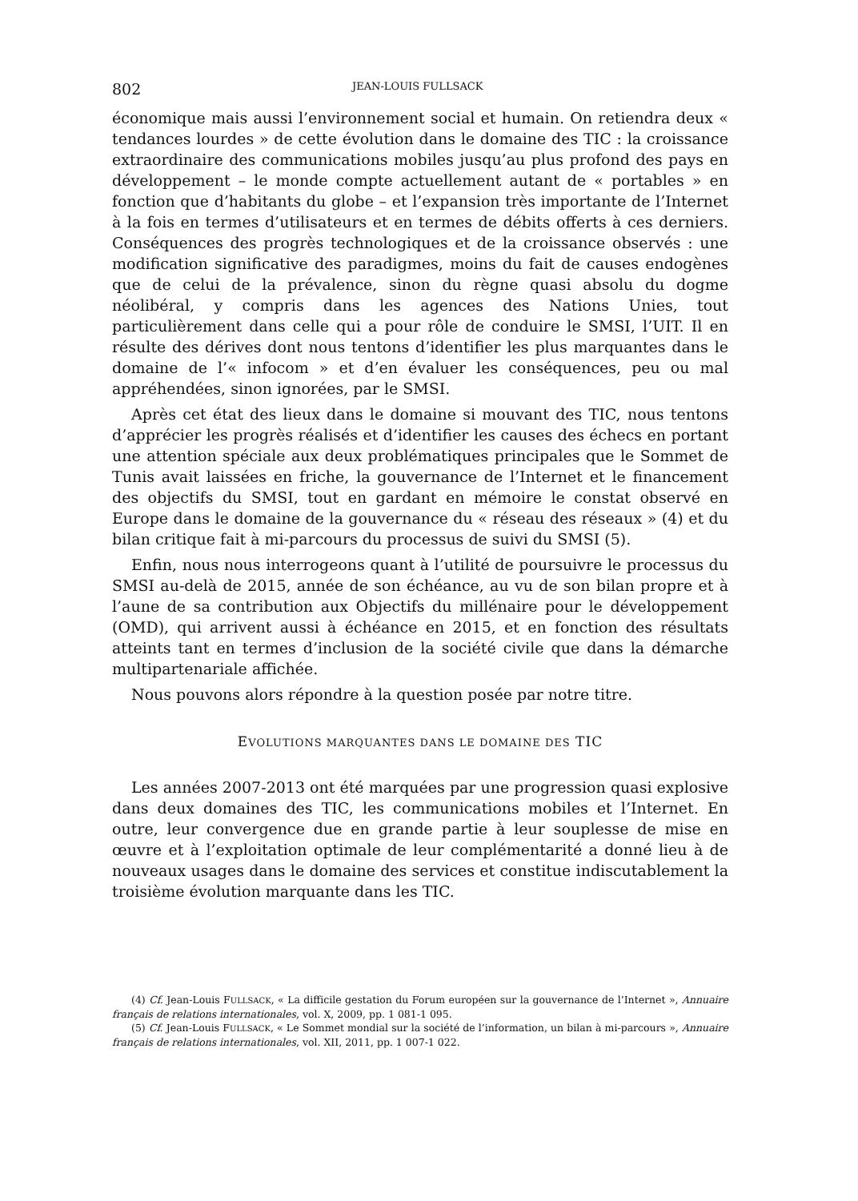802 JEAN-LOUIS FULLSACK
économique mais aussi l’environnement social et humain. On retiendra deux « tendances lourdes » de cette évolution dans le domaine des TIC : la croissance extraordinaire des communications mobiles jusqu’au plus profond des pays en développement – le monde compte actuellement autant de « portables » en fonction que d’habitants du globe – et l’expansion très importante de l’Internet à la fois en termes d’utilisateurs et en termes de débits offerts à ces derniers. Conséquences des progrès technologiques et de la croissance observés : une modification significative des paradigmes, moins du fait de causes endogènes que de celui de la prévalence, sinon du règne quasi absolu du dogme néolibéral, y compris dans les agences des Nations Unies, tout particulièrement dans celle qui a pour rôle de conduire le SMSI, l’UIT. Il en résulte des dérives dont nous tentons d’identifier les plus marquantes dans le domaine de l’« infocom » et d’en évaluer les conséquences, peu ou mal appréhendées, sinon ignorées, par le SMSI.
Après cet état des lieux dans le domaine si mouvant des TIC, nous tentons d’apprécier les progrès réalisés et d’identifier les causes des échecs en portant une attention spéciale aux deux problématiques principales que le Sommet de Tunis avait laissées en friche, la gouvernance de l’Internet et le financement des objectifs du SMSI, tout en gardant en mémoire le constat observé en Europe dans le domaine de la gouvernance du « réseau des réseaux » (4) et du bilan critique fait à mi-parcours du processus de suivi du SMSI (5).
Enfin, nous nous interrogeons quant à l’utilité de poursuivre le processus du SMSI au-delà de 2015, année de son échéance, au vu de son bilan propre et à l’aune de sa contribution aux Objectifs du millénaire pour le développement (OMD), qui arrivent aussi à échéance en 2015, et en fonction des résultats atteints tant en termes d’inclusion de la société civile que dans la démarche multipartenariale affichée.
Nous pouvons alors répondre à la question posée par notre titre.
EVOLUTIONS MARQUANTES DANS LE DOMAINE DES TIC
Les années 2007-2013 ont été marquées par une progression quasi explosive dans deux domaines des TIC, les communications mobiles et l’Internet. En outre, leur convergence due en grande partie à leur souplesse de mise en œuvre et à l’exploitation optimale de leur complémentarité a donné lieu à de nouveaux usages dans le domaine des services et constitue indiscutablement la troisième évolution marquante dans les TIC.
(4) Cf. Jean-Louis FULLSACK, « La difficile gestation du Forum européen sur la gouvernance de l’Internet », Annuaire français de relations internationales, vol. X, 2009, pp. 1 081-1 095.
(5) Cf. Jean-Louis FULLSACK, « Le Sommet mondial sur la société de l’information, un bilan à mi-parcours », Annuaire français de relations internationales, vol. XII, 2011, pp. 1 007-1 022.